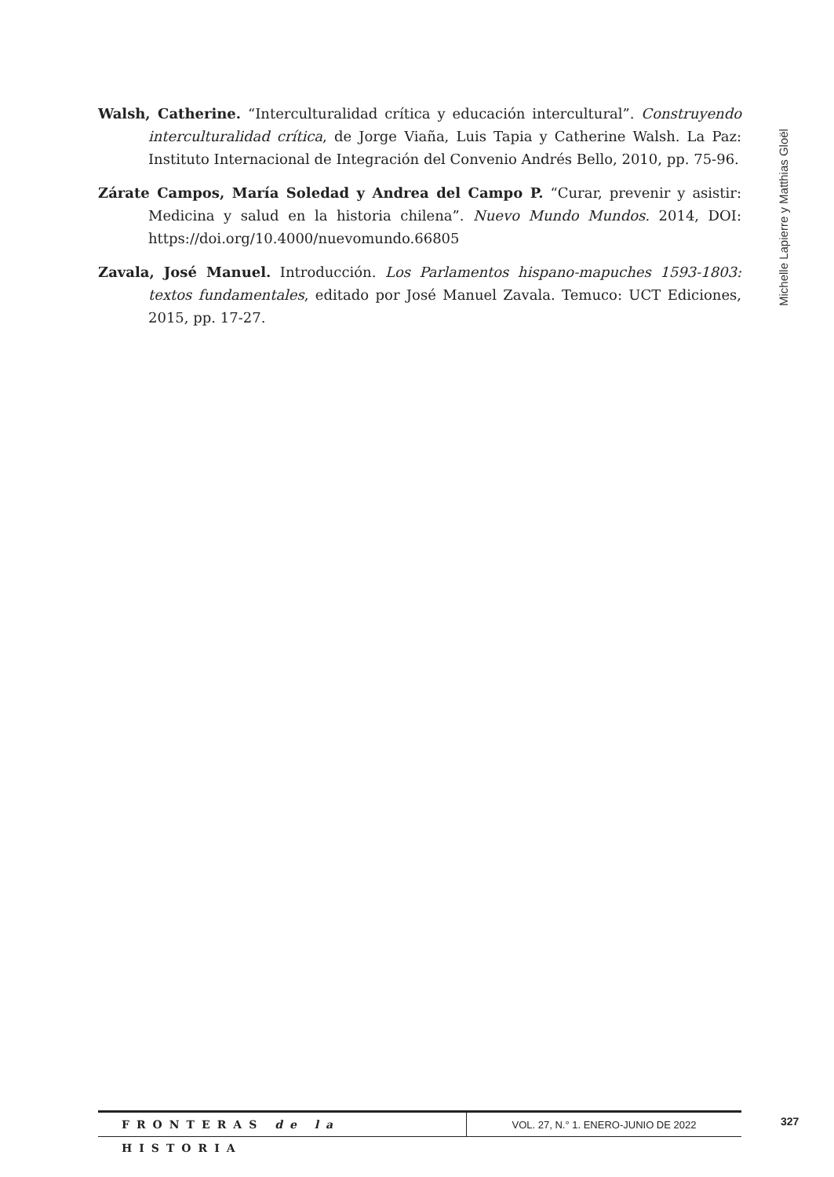Michelle Lapierre y Matthias Gloël
Walsh, Catherine. “Interculturalidad crítica y educación intercultural”. Construyendo interculturalidad crítica, de Jorge Viaña, Luis Tapia y Catherine Walsh. La Paz: Instituto Internacional de Integración del Convenio Andrés Bello, 2010, pp. 75-96.
Zárate Campos, María Soledad y Andrea del Campo P. “Curar, prevenir y asistir: Medicina y salud en la historia chilena”. Nuevo Mundo Mundos. 2014, DOI: https://doi.org/10.4000/nuevomundo.66805
Zavala, José Manuel. Introducción. Los Parlamentos hispano-mapuches 1593-1803: textos fundamentales, editado por José Manuel Zavala. Temuco: UCT Ediciones, 2015, pp. 17-27.
FRONTERAS de la HISTORIA
VOL. 27, N.° 1. ENERO-JUNIO DE 2022
327